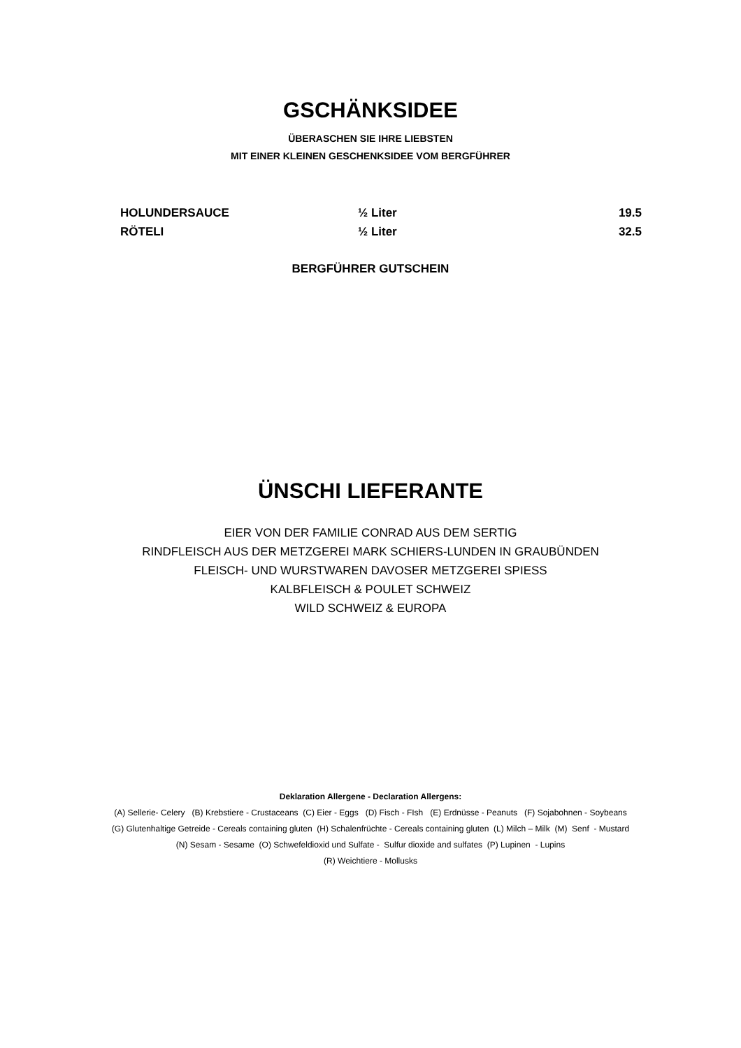GSCHÄNKSIDEE
ÜBERASCHEN SIE IHRE LIEBSTEN
MIT EINER KLEINEN GESCHENKSIDEE VOM BERGFÜHRER
| HOLUNDERSAUCE | ½ Liter | 19.5 |
| RÖTELI | ½ Liter | 32.5 |
BERGFÜHRER GUTSCHEIN
ÜNSCHI LIEFERANTE
EIER VON DER FAMILIE CONRAD AUS DEM SERTIG
RINDFLEISCH AUS DER METZGEREI MARK SCHIERS-LUNDEN IN GRAUBÜNDEN
FLEISCH- UND WURSTWAREN DAVOSER METZGEREI SPIESS
KALBFLEISCH & POULET SCHWEIZ
WILD SCHWEIZ & EUROPA
Deklaration Allergene - Declaration Allergens:
(A) Sellerie- Celery (B) Krebstiere - Crustaceans (C) Eier - Eggs (D) Fisch - FIsh (E) Erdnüsse - Peanuts (F) Sojabohnen - Soybeans
(G) Glutenhaltige Getreide - Cereals containing gluten (H) Schalenfrüchte - Cereals containing gluten (L) Milch – Milk (M) Senf - Mustard
(N) Sesam - Sesame (O) Schwefeldioxid und Sulfate - Sulfur dioxide and sulfates (P) Lupinen - Lupins
(R) Weichtiere - Mollusks